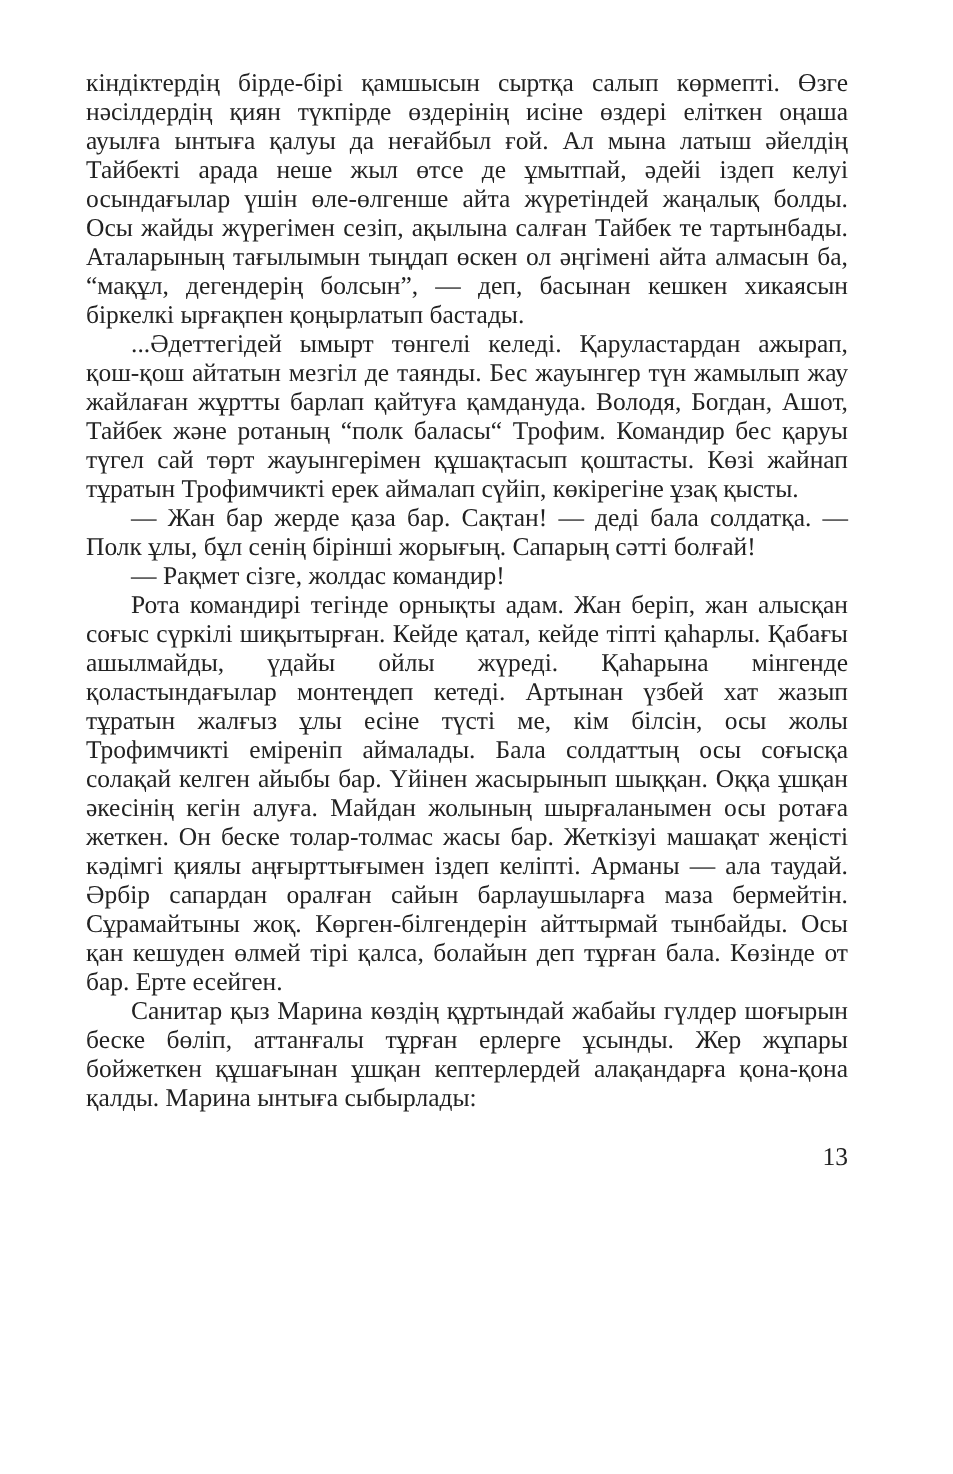кіндіктердің бірде-бірі қамшысын сыртқа салып көрмепті. Өзге нәсілдердің қиян түкпірде өздерінің исіне өздері еліткен оңаша ауылға ынтыға қалуы да неғайбыл ғой. Ал мына латыш әйелдің Тайбекті арада неше жыл өтсе де ұмытпай, әдейі іздеп келуі осындағылар үшін өле-өлгенше айта жүретіндей жаңалық болды. Осы жайды жүрегімен сезіп, ақылына салған Тайбек те тартынбады. Аталарының тағылымын тыңдап өскен ол әңгімені айта алмасын ба, “мақұл, дегендерің болсын”, — деп, басынан кешкен хикаясын біркелкі ырғақпен қоңырлатып бастады.
...Әдеттегідей ымырт төнгелі келеді. Қаруластардан ажырап, қош-қош айтатын мезгіл де таянды. Бес жауынгер түн жамылып жау жайлаған жұртты барлап қайтуға қамдануда. Володя, Богдан, Ашот, Тайбек және ротаның “полк баласы“ Трофим. Командир бес қаруы түгел сай төрт жауынгерімен құшақтасып қоштасты. Көзі жайнап тұратын Трофимчикті ерек аймалап сүйіп, көкірегіне ұзақ қысты.
— Жан бар жерде қаза бар. Сақтан! — деді бала солдатқа. — Полк ұлы, бұл сенің бірінші жорығың. Сапарың сәтті болғай!
— Рақмет сізге, жолдас командир!
Рота командирі тегінде орнықты адам. Жан беріп, жан алысқан соғыс сүркілі шиқытырған. Кейде қатал, кейде тіпті қаһарлы. Қабағы ашылмайды, үдайы ойлы жүреді. Қаһарына мінгенде қоластындағылар монтеңдеп кетеді. Артынан үзбей хат жазып тұратын жалғыз ұлы есіне түсті ме, кім білсін, осы жолы Трофимчикті еміреніп аймалады. Бала солдаттың осы соғысқа солақай келген айыбы бар. Үйінен жасырынып шыққан. Оққа ұшқан әкесінің кегін алуға. Майдан жолының шырғаланымен осы ротаға жеткен. Он беске толар-толмас жасы бар. Жеткізуі машақат жеңісті кәдімгі қиялы аңғырттығымен іздеп келіпті. Арманы — ала таудай. Әрбір сапардан оралған сайын барлаушыларға маза бермейтін. Сұрамайтыны жоқ. Көрген-білгендерін айттырмай тынбайды. Осы қан кешуден өлмей тірі қалса, болайын деп тұрған бала. Көзінде от бар. Ерте есейген.
Санитар қыз Марина көздің құртындай жабайы гүлдер шоғырын беске бөліп, аттанғалы тұрған ерлерге ұсынды. Жер жұпары бойжеткен құшағынан ұшқан кептерлердей алақандарға қона-қона қалды. Марина ынтыға сыбырлады:
13